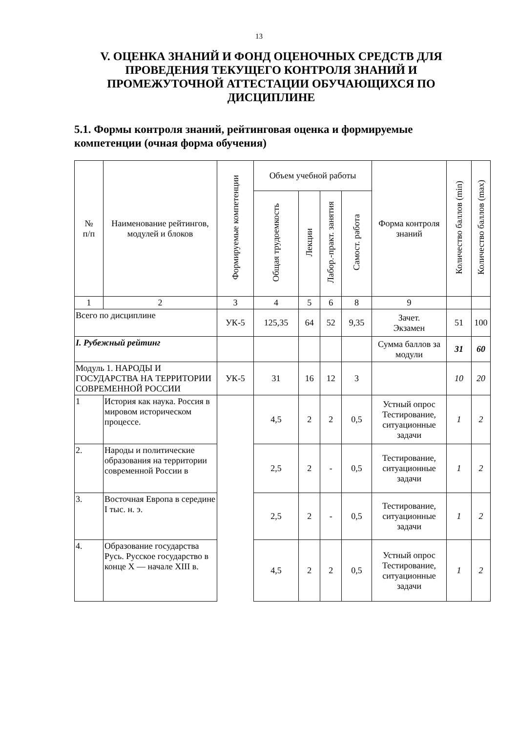13
V. ОЦЕНКА ЗНАНИЙ И ФОНД ОЦЕНОЧНЫХ СРЕДСТВ ДЛЯ ПРОВЕДЕНИЯ ТЕКУЩЕГО КОНТРОЛЯ ЗНАНИЙ И ПРОМЕЖУТОЧНОЙ АТТЕСТАЦИИ ОБУЧАЮЩИХСЯ ПО ДИСЦИПЛИНЕ
5.1. Формы контроля знаний, рейтинговая оценка и формируемые компетенции (очная форма обучения)
| № п/п | Наименование рейтингов, модулей и блоков | Формируемые компетенции | Объем учебной работы | | | | Форма контроля знаний | Количество баллов (min) | Количество баллов (max) |
| --- | --- | --- | --- | --- | --- | --- | --- | --- | --- |
| | | | Общая трудоемкость | Лекции | Лабор.-практ. занятия | Самост. работа | | | |
| 1 | 2 | 3 | 4 | 5 | 6 | 8 | 9 | | |
| Всего по дисциплине | | УК-5 | 125,35 | 64 | 52 | 9,35 | Зачет. Экзамен | 51 | 100 |
| I. Рубежный рейтинг | | | | | | | Сумма баллов за модули | 31 | 60 |
| Модуль 1. НАРОДЫ И ГОСУДАРСТВА НА ТЕРРИТОРИИ СОВРЕМЕННОЙ РОССИИ | | УК-5 | 31 | 16 | 12 | 3 | | 10 | 20 |
| 1 | История как наука. Россия в мировом историческом процессе. | | 4,5 | 2 | 2 | 0,5 | Устный опрос Тестирование, ситуационные задачи | 1 | 2 |
| 2. | Народы и политические образования на территории современной России в | | 2,5 | 2 | - | 0,5 | Тестирование, ситуационные задачи | 1 | 2 |
| 3. | Восточная Европа в середине I тыс. н. э. | | 2,5 | 2 | - | 0,5 | Тестирование, ситуационные задачи | 1 | 2 |
| 4. | Образование государства Русь. Русское государство в конце X — начале XIII в. | | 4,5 | 2 | 2 | 0,5 | Устный опрос Тестирование, ситуационные задачи | 1 | 2 |